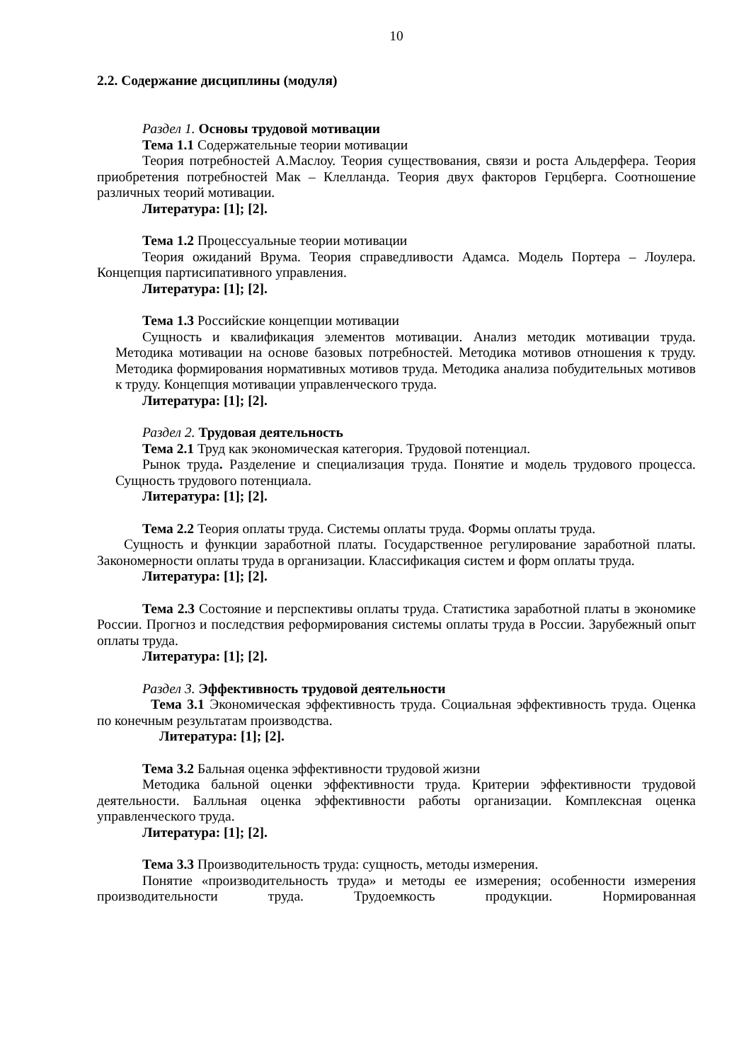10
2.2. Содержание дисциплины (модуля)
Раздел 1. Основы трудовой мотивации
Тема 1.1 Содержательные теории мотивации
Теория потребностей А.Маслоу. Теория существования, связи и роста Альдерфера. Теория приобретения потребностей Мак – Клелланда. Теория двух факторов Герцберга. Соотношение различных теорий мотивации.
Литература: [1]; [2].
Тема 1.2 Процессуальные теории мотивации
Теория ожиданий Врума. Теория справедливости Адамса. Модель Портера – Лоулера. Концепция партисипативного управления.
Литература: [1]; [2].
Тема 1.3 Российские концепции мотивации
Сущность и квалификация элементов мотивации. Анализ методик мотивации труда. Методика мотивации на основе базовых потребностей. Методика мотивов отношения к труду. Методика формирования нормативных мотивов труда. Методика анализа побудительных мотивов к труду. Концепция мотивации управленческого труда.
Литература: [1]; [2].
Раздел 2. Трудовая деятельность
Тема 2.1 Труд как экономическая категория. Трудовой потенциал.
Рынок труда. Разделение и специализация труда. Понятие и модель трудового процесса. Сущность трудового потенциала.
Литература: [1]; [2].
Тема 2.2 Теория оплаты труда. Системы оплаты труда. Формы оплаты труда.
Сущность и функции заработной платы. Государственное регулирование заработной платы. Закономерности оплаты труда в организации. Классификация систем и форм оплаты труда.
Литература: [1]; [2].
Тема 2.3 Состояние и перспективы оплаты труда. Статистика заработной платы в экономике России. Прогноз и последствия реформирования системы оплаты труда в России. Зарубежный опыт оплаты труда.
Литература: [1]; [2].
Раздел 3. Эффективность трудовой деятельности
Тема 3.1 Экономическая эффективность труда. Социальная эффективность труда. Оценка по конечным результатам производства.
Литература: [1]; [2].
Тема 3.2 Бальная оценка эффективности трудовой жизни
Методика бальной оценки эффективности труда. Критерии эффективности трудовой деятельности. Балльная оценка эффективности работы организации. Комплексная оценка управленческого труда.
Литература: [1]; [2].
Тема 3.3 Производительность труда: сущность, методы измерения.
Понятие «производительность труда» и методы ее измерения; особенности измерения производительности труда. Трудоемкость продукции. Нормированная